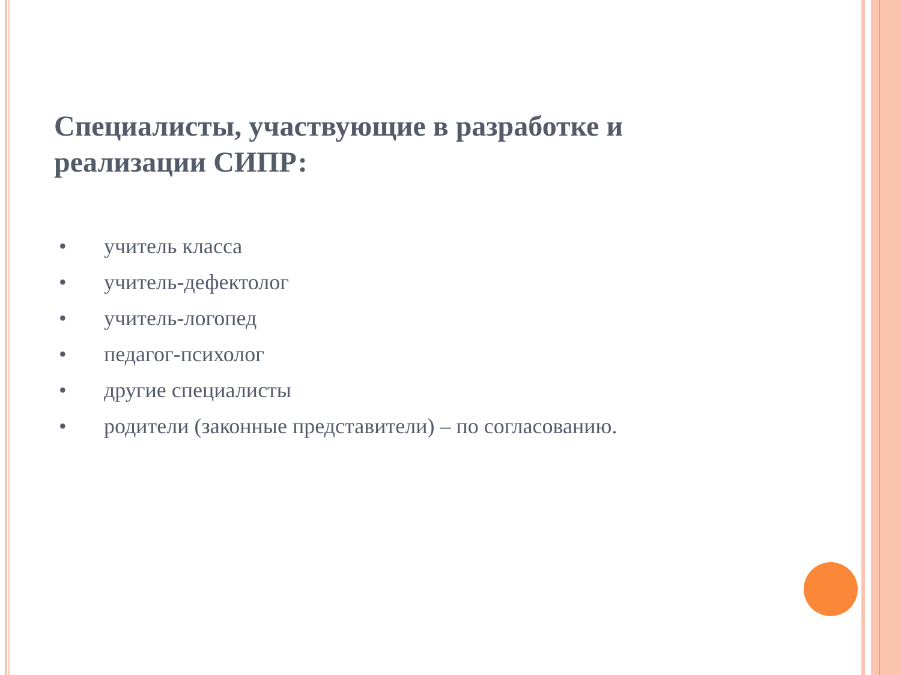Специалисты, участвующие в разработке и реализации СИПР:
• учитель класса
• учитель-дефектолог
• учитель-логопед
• педагог-психолог
• другие специалисты
• родители (законные представители) – по согласованию.